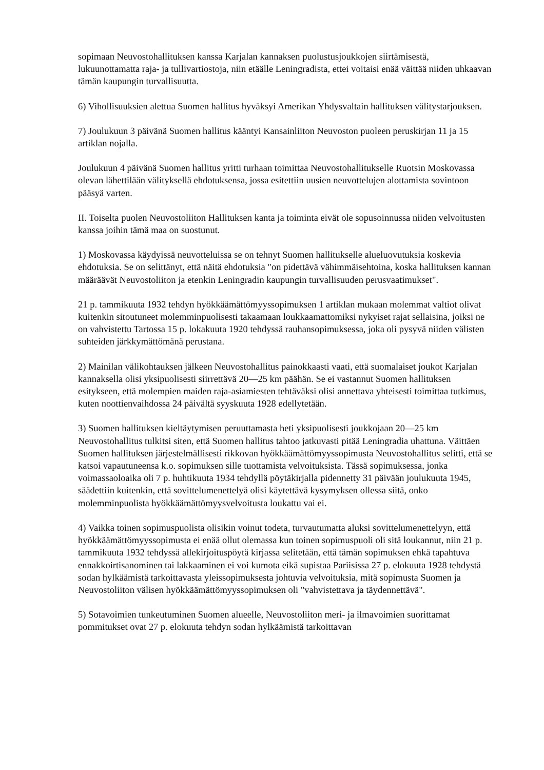sopimaan Neuvostohallituksen kanssa Karjalan kannaksen puolustusjoukkojen siirtämisestä, lukuunottamatta raja- ja tullivartiostoja, niin etäälle Leningradista, ettei voitaisi enää väittää niiden uhkaavan tämän kaupungin turvallisuutta.
6) Vihollisuuksien alettua Suomen hallitus hyväksyi Amerikan Yhdysvaltain hallituksen välitystarjouksen.
7) Joulukuun 3 päivänä Suomen hallitus kääntyi Kansainliiton Neuvoston puoleen peruskirjan 11 ja 15 artiklan nojalla.
Joulukuun 4 päivänä Suomen hallitus yritti turhaan toimittaa Neuvostohallitukselle Ruotsin Moskovassa olevan lähettilään välityksellä ehdotuksensa, jossa esitettiin uusien neuvottelujen alottamista sovintoon pääsyä varten.
II. Toiselta puolen Neuvostoliiton Hallituksen kanta ja toiminta eivät ole sopusoinnussa niiden velvoitusten kanssa joihin tämä maa on suostunut.
1) Moskovassa käydyissä neuvotteluissa se on tehnyt Suomen hallitukselle alueluovutuksia koskevia ehdotuksia. Se on selittänyt, että näitä ehdotuksia "on pidettävä vähimmäisehtoina, koska hallituksen kannan määräävät Neuvostoliiton ja etenkin Leningradin kaupungin turvallisuuden perusvaatimukset".
21 p. tammikuuta 1932 tehdyn hyökkäämättömyyssopimuksen 1 artiklan mukaan molemmat valtiot olivat kuitenkin sitoutuneet molemminpuolisesti takaamaan loukkaamattomiksi nykyiset rajat sellaisina, joiksi ne on vahvistettu Tartossa 15 p. lokakuuta 1920 tehdyssä rauhansopimuksessa, joka oli pysyvä niiden välisten suhteiden järkkymättömänä perustana.
2) Mainilan välikohtauksen jälkeen Neuvostohallitus painokkaasti vaati, että suomalaiset joukot Karjalan kannaksella olisi yksipuolisesti siirrettävä 20—25 km päähän. Se ei vastannut Suomen hallituksen esitykseen, että molempien maiden raja-asiamiesten tehtäväksi olisi annettava yhteisesti toimittaa tutkimus, kuten noottienvaihdossa 24 päivältä syyskuuta 1928 edellytetään.
3) Suomen hallituksen kieltäytymisen peruuttamasta heti yksipuolisesti joukkojaan 20—25 km Neuvostohallitus tulkitsi siten, että Suomen hallitus tahtoo jatkuvasti pitää Leningradia uhattuna. Väittäen Suomen hallituksen järjestelmällisesti rikkovan hyökkäämättömyyssopimusta Neuvostohallitus selitti, että se katsoi vapautuneensa k.o. sopimuksen sille tuottamista velvoituksista. Tässä sopimuksessa, jonka voimassaoloaika oli 7 p. huhtikuuta 1934 tehdyllä pöytäkirjalla pidennetty 31 päivään joulukuuta 1945, säädettiin kuitenkin, että sovittelumenettelyä olisi käytettävä kysymyksen ollessa siitä, onko molemminpuolista hyökkäämättömyysvelvoitusta loukattu vai ei.
4) Vaikka toinen sopimuspuolista olisikin voinut todeta, turvautumatta aluksi sovittelumenettelyyn, että hyökkäämättömyyssopimusta ei enää ollut olemassa kun toinen sopimuspuoli oli sitä loukannut, niin 21 p. tammikuuta 1932 tehdyssä allekirjoituspöytä kirjassa selitetään, että tämän sopimuksen ehkä tapahtuva ennakkoirtisanominen tai lakkaaminen ei voi kumota eikä supistaa Pariisissa 27 p. elokuuta 1928 tehdystä sodan hylkäämistä tarkoittavasta yleissopimuksesta johtuvia velvoituksia, mitä sopimusta Suomen ja Neuvostoliiton välisen hyökkäämättömyyssopimuksen oli "vahvistettava ja täydennettävä".
5) Sotavoimien tunkeutuminen Suomen alueelle, Neuvostoliiton meri- ja ilmavoimien suorittamat pommitukset ovat 27 p. elokuuta tehdyn sodan hylkäämistä tarkoittavan